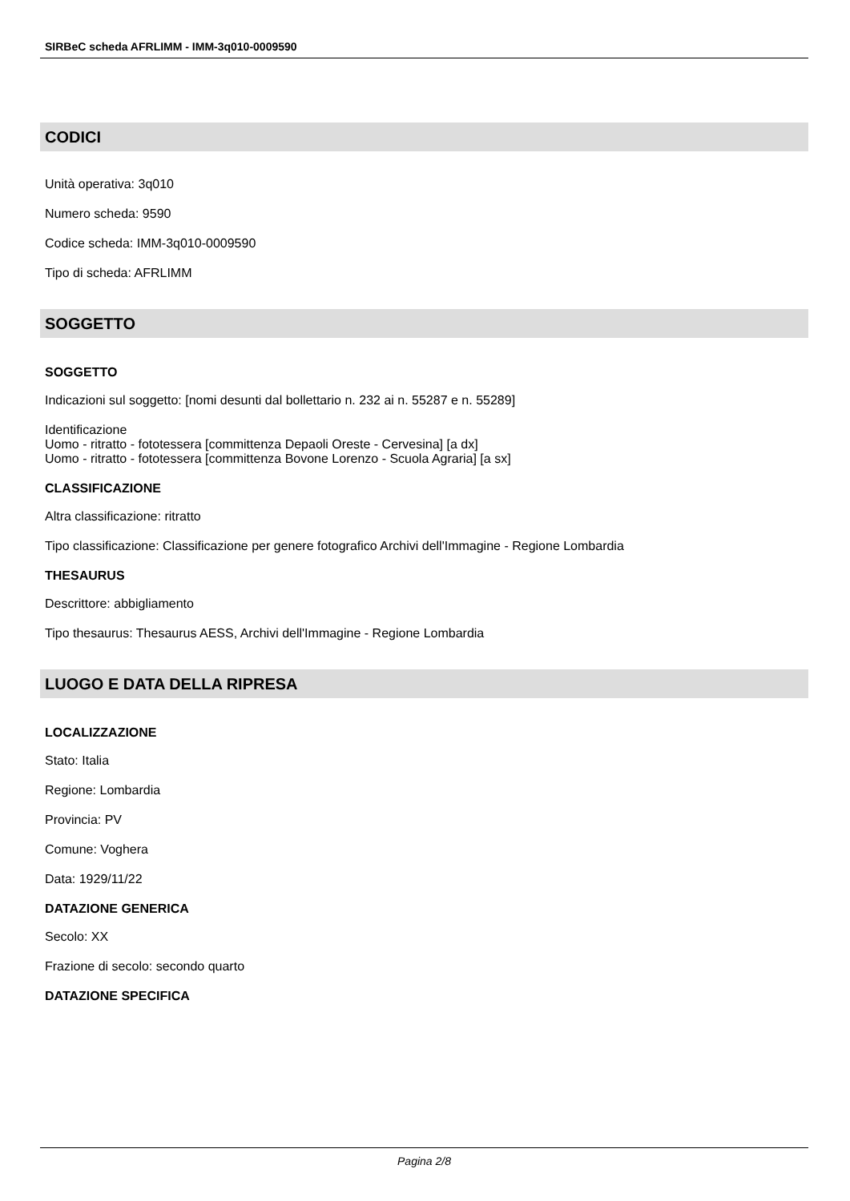SIRBeC scheda AFRLIMM - IMM-3q010-0009590
CODICI
Unità operativa: 3q010
Numero scheda: 9590
Codice scheda: IMM-3q010-0009590
Tipo di scheda: AFRLIMM
SOGGETTO
SOGGETTO
Indicazioni sul soggetto: [nomi desunti dal bollettario n. 232 ai n. 55287 e n. 55289]
Identificazione
Uomo - ritratto - fototessera [committenza Depaoli Oreste - Cervesina] [a dx]
Uomo - ritratto - fototessera [committenza Bovone Lorenzo - Scuola Agraria] [a sx]
CLASSIFICAZIONE
Altra classificazione: ritratto
Tipo classificazione: Classificazione per genere fotografico Archivi dell'Immagine - Regione Lombardia
THESAURUS
Descrittore: abbigliamento
Tipo thesaurus: Thesaurus AESS, Archivi dell'Immagine - Regione Lombardia
LUOGO E DATA DELLA RIPRESA
LOCALIZZAZIONE
Stato: Italia
Regione: Lombardia
Provincia: PV
Comune: Voghera
Data: 1929/11/22
DATAZIONE GENERICA
Secolo: XX
Frazione di secolo: secondo quarto
DATAZIONE SPECIFICA
Pagina 2/8